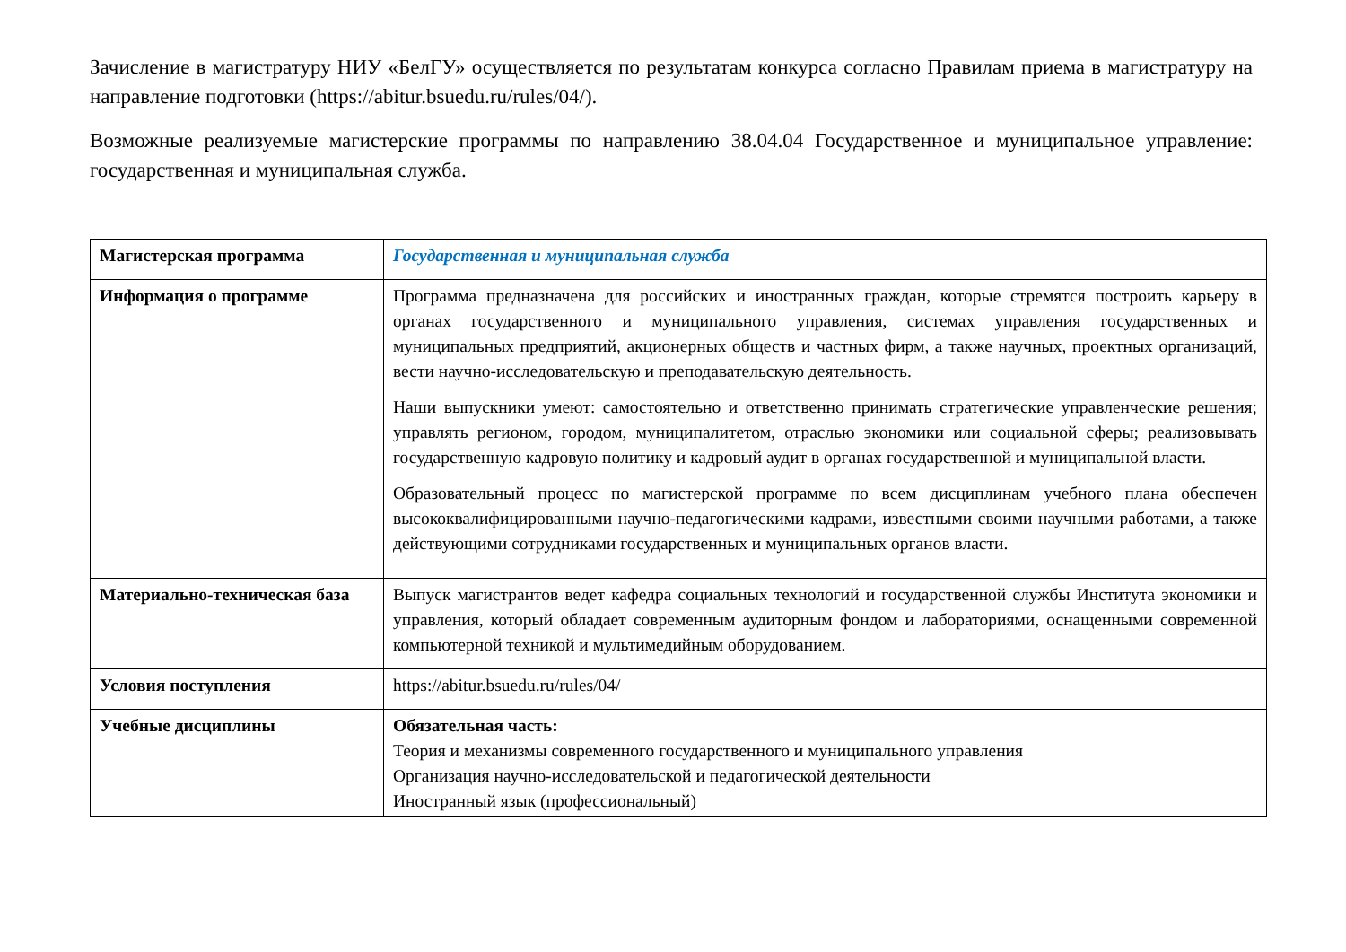Зачисление в магистратуру НИУ «БелГУ» осуществляется по результатам конкурса согласно Правилам приема в магистратуру на направление подготовки (https://abitur.bsuedu.ru/rules/04/).
Возможные реализуемые магистерские программы по направлению 38.04.04 Государственное и муниципальное управление: государственная и муниципальная служба.
| Магистерская программа | Государственная и муниципальная служба |
| Информация о программе | Программа предназначена для российских и иностранных граждан, которые стремятся построить карьеру в органах государственного и муниципального управления, системах управления государственных и муниципальных предприятий, акционерных обществ и частных фирм, а также научных, проектных организаций, вести научно-исследовательскую и преподавательскую деятельность. Наши выпускники умеют: самостоятельно и ответственно принимать стратегические управленческие решения; управлять регионом, городом, муниципалитетом, отраслью экономики или социальной сферы; реализовывать государственную кадровую политику и кадровый аудит в органах государственной и муниципальной власти. Образовательный процесс по магистерской программе по всем дисциплинам учебного плана обеспечен высококвалифицированными научно-педагогическими кадрами, известными своими научными работами, а также действующими сотрудниками государственных и муниципальных органов власти. |
| Материально-техническая база | Выпуск магистрантов ведет кафедра социальных технологий и государственной службы Института экономики и управления, который обладает современным аудиторным фондом и лабораториями, оснащенными современной компьютерной техникой и мультимедийным оборудованием. |
| Условия поступления | https://abitur.bsuedu.ru/rules/04/ |
| Учебные дисциплины | Обязательная часть: Теория и механизмы современного государственного и муниципального управления Организация научно-исследовательской и педагогической деятельности Иностранный язык (профессиональный) |